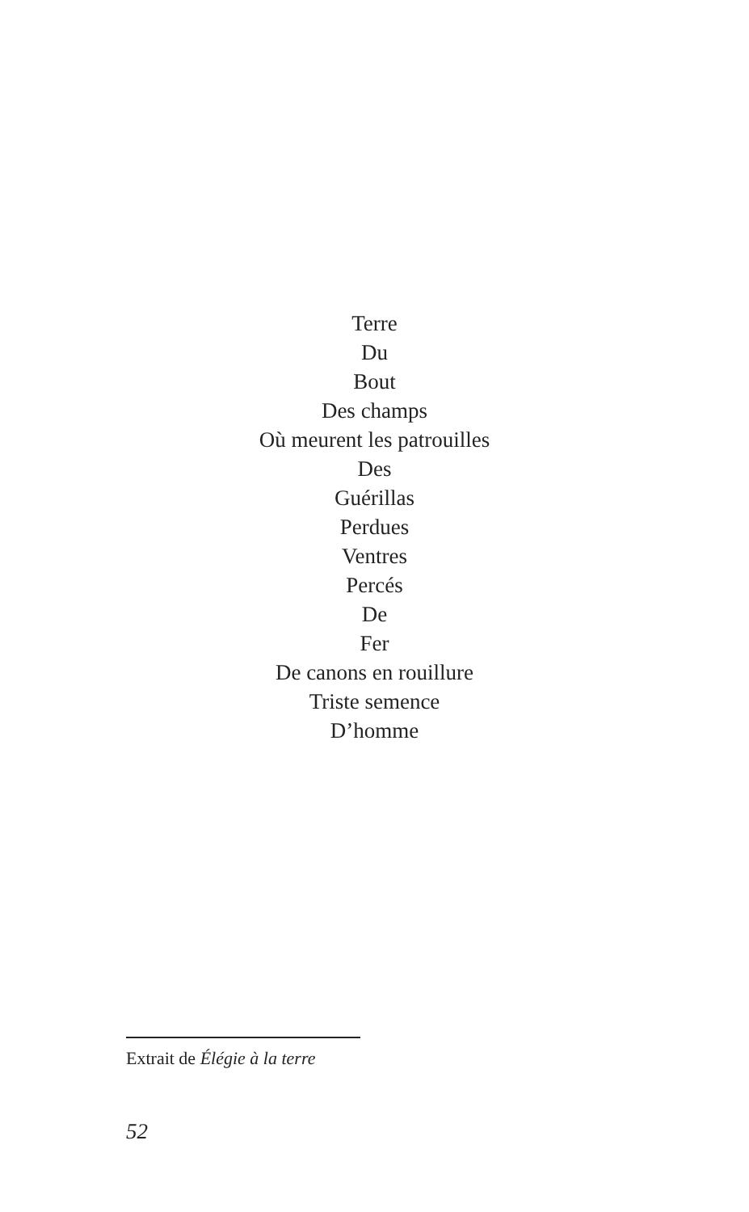Terre
Du
Bout
Des champs
Où meurent les patrouilles
Des
Guérillas
Perdues
Ventres
Percés
De
Fer
De canons en rouillure
Triste semence
D’homme
Extrait de Élégie à la terre
52